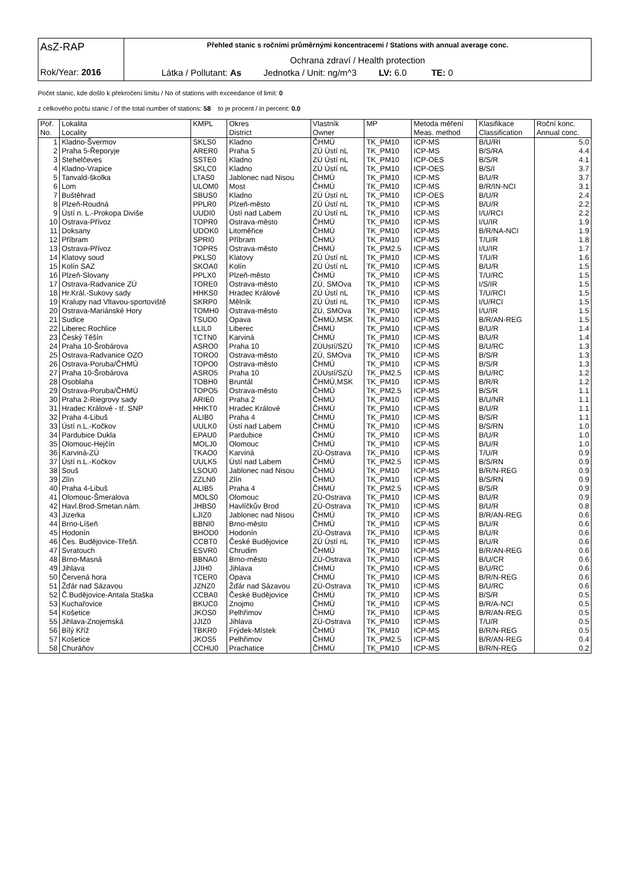| AsZ-RAP Rok/Year: 2016 | Přehled stanic s ročními průměrnými koncentracemi / Stations with annual average conc. Ochrana zdraví / Health protection Látka / Pollutant: As Jednotka / Unit: ng/m^3 LV: 6.0 TE: 0 |
Počet stanic, kde došlo k překročení limitu / No of stations with exceedance of limit: 0
z celkového počtu stanic / of the total number of stations: 58 to je procent / in percent: 0.0
| Poř. | Lokalita | KMPL | Okres | Vlastník | MP | Metoda měření | Klasifikace | Roční konc. |
| --- | --- | --- | --- | --- | --- | --- | --- | --- |
| No. | Locality | | District | Owner | | Meas. method | Classification | Annual conc. |
| 1 | Kladno-Švermov | SKLS0 | Kladno | ČHMÚ | TK_PM10 | ICP-MS | B/U/RI | 5.0 |
| 2 | Praha 5-Řeporyje | ARER0 | Praha 5 | ZÚ Ústí nL | TK_PM10 | ICP-MS | B/S/RA | 4.4 |
| 3 | Stehelčeves | SSTE0 | Kladno | ZÚ Ústí nL | TK_PM10 | ICP-OES | B/S/R | 4.1 |
| 4 | Kladno-Vrapice | SKLC0 | Kladno | ZÚ Ústí nL | TK_PM10 | ICP-OES | B/S/I | 3.7 |
| 5 | Tanvald-školka | LTAS0 | Jablonec nad Nisou | ČHMÚ | TK_PM10 | ICP-MS | B/U/R | 3.7 |
| 6 | Lom | ULOM0 | Most | ČHMÚ | TK_PM10 | ICP-MS | B/R/IN-NCI | 3.1 |
| 7 | Buštěhrad | SBUS0 | Kladno | ZÚ Ústí nL | TK_PM10 | ICP-OES | B/U/R | 2.4 |
| 8 | Plzeň-Roudná | PPLR0 | Plzeň-město | ZÚ Ústí nL | TK_PM10 | ICP-MS | B/U/R | 2.2 |
| 9 | Ústí n. L.-Prokopa Diviše | UUDI0 | Ústí nad Labem | ZÚ Ústí nL | TK_PM10 | ICP-MS | I/U/RCI | 2.2 |
| 10 | Ostrava-Přívoz | TOPR0 | Ostrava-město | ČHMÚ | TK_PM10 | ICP-MS | I/U/IR | 1.9 |
| 11 | Doksany | UDOK0 | Litoměřice | ČHMÚ | TK_PM10 | ICP-MS | B/R/NA-NCI | 1.9 |
| 12 | Příbram | SPRI0 | Příbram | ČHMÚ | TK_PM10 | ICP-MS | T/U/R | 1.8 |
| 13 | Ostrava-Přívoz | TOPR5 | Ostrava-město | ČHMÚ | TK_PM2.5 | ICP-MS | I/U/IR | 1.7 |
| 14 | Klatovy soud | PKLS0 | Klatovy | ZÚ Ústí nL | TK_PM10 | ICP-MS | T/U/R | 1.6 |
| 15 | Kolín SAZ | SKOA0 | Kolín | ZÚ Ústí nL | TK_PM10 | ICP-MS | B/U/R | 1.5 |
| 16 | Plzeň-Slovany | PPLX0 | Plzeň-město | ČHMÚ | TK_PM10 | ICP-MS | T/U/RC | 1.5 |
| 17 | Ostrava-Radvanice ZÚ | TORE0 | Ostrava-město | ZÚ, SMOva | TK_PM10 | ICP-MS | I/S/IR | 1.5 |
| 18 | Hr.Král.-Sukovy sady | HHKS0 | Hradec Králové | ZÚ Ústí nL | TK_PM10 | ICP-MS | T/U/RCI | 1.5 |
| 19 | Kralupy nad Vltavou-sportoviště | SKRP0 | Mělník | ZÚ Ústí nL | TK_PM10 | ICP-MS | I/U/RCI | 1.5 |
| 20 | Ostrava-Mariánské Hory | TOMH0 | Ostrava-město | ZÚ, SMOva | TK_PM10 | ICP-MS | I/U/IR | 1.5 |
| 21 | Sudice | TSUD0 | Opava | ČHMÚ,MSK | TK_PM10 | ICP-MS | B/R/AN-REG | 1.5 |
| 22 | Liberec Rochlice | LLIL0 | Liberec | ČHMÚ | TK_PM10 | ICP-MS | B/U/R | 1.4 |
| 23 | Český Těšín | TCTN0 | Karviná | ČHMÚ | TK_PM10 | ICP-MS | B/U/R | 1.4 |
| 24 | Praha 10-Šrobárova | ASRO0 | Praha 10 | ZÚUstí/SZÚ | TK_PM10 | ICP-MS | B/U/RC | 1.3 |
| 25 | Ostrava-Radvanice OZO | TORO0 | Ostrava-město | ZÚ, SMOva | TK_PM10 | ICP-MS | B/S/R | 1.3 |
| 26 | Ostrava-Poruba/ČHMÚ | TOPO0 | Ostrava-město | ČHMÚ | TK_PM10 | ICP-MS | B/S/R | 1.3 |
| 27 | Praha 10-Šrobárova | ASRO5 | Praha 10 | ZÚUstí/SZÚ | TK_PM2.5 | ICP-MS | B/U/RC | 1.2 |
| 28 | Osoblaha | TOBH0 | Bruntál | ČHMÚ,MSK | TK_PM10 | ICP-MS | B/R/R | 1.2 |
| 29 | Ostrava-Poruba/ČHMÚ | TOPO5 | Ostrava-město | ČHMÚ | TK_PM2.5 | ICP-MS | B/S/R | 1.1 |
| 30 | Praha 2-Riegrovy sady | ARIE0 | Praha 2 | ČHMÚ | TK_PM10 | ICP-MS | B/U/NR | 1.1 |
| 31 | Hradec Králové - tř. SNP | HHKT0 | Hradec Králové | ČHMÚ | TK_PM10 | ICP-MS | B/U/R | 1.1 |
| 32 | Praha 4-Libuš | ALIB0 | Praha 4 | ČHMÚ | TK_PM10 | ICP-MS | B/S/R | 1.1 |
| 33 | Ústí n.L.-Kočkov | UULK0 | Ústí nad Labem | ČHMÚ | TK_PM10 | ICP-MS | B/S/RN | 1.0 |
| 34 | Pardubice Dukla | EPAU0 | Pardubice | ČHMÚ | TK_PM10 | ICP-MS | B/U/R | 1.0 |
| 35 | Olomouc-Hejčín | MOLJ0 | Olomouc | ČHMÚ | TK_PM10 | ICP-MS | B/U/R | 1.0 |
| 36 | Karviná-ZÚ | TKAO0 | Karviná | ZÚ-Ostrava | TK_PM10 | ICP-MS | T/U/R | 0.9 |
| 37 | Ústí n.L.-Kočkov | UULK5 | Ústí nad Labem | ČHMÚ | TK_PM2.5 | ICP-MS | B/S/RN | 0.9 |
| 38 | Souš | LSOU0 | Jablonec nad Nisou | ČHMÚ | TK_PM10 | ICP-MS | B/R/N-REG | 0.9 |
| 39 | Zlín | ZZLN0 | Zlín | ČHMÚ | TK_PM10 | ICP-MS | B/S/RN | 0.9 |
| 40 | Praha 4-Libuš | ALIB5 | Praha 4 | ČHMÚ | TK_PM2.5 | ICP-MS | B/S/R | 0.9 |
| 41 | Olomouc-Šmeralova | MOLS0 | Olomouc | ZÚ-Ostrava | TK_PM10 | ICP-MS | B/U/R | 0.9 |
| 42 | Havl.Brod-Smetan.nám. | JHBS0 | Havlíčkův Brod | ZÚ-Ostrava | TK_PM10 | ICP-MS | B/U/R | 0.8 |
| 43 | Jizerka | LJIZ0 | Jablonec nad Nisou | ČHMÚ | TK_PM10 | ICP-MS | B/R/AN-REG | 0.6 |
| 44 | Brno-Líšeň | BBNI0 | Brno-město | ČHMÚ | TK_PM10 | ICP-MS | B/U/R | 0.6 |
| 45 | Hodonín | BHOD0 | Hodonín | ZÚ-Ostrava | TK_PM10 | ICP-MS | B/U/R | 0.6 |
| 46 | Čes. Budějovice-Třešň. | CCBT0 | České Budějovice | ZÚ Ústí nL | TK_PM10 | ICP-MS | B/U/R | 0.6 |
| 47 | Svratouch | ESVR0 | Chrudim | ČHMÚ | TK_PM10 | ICP-MS | B/R/AN-REG | 0.6 |
| 48 | Brno-Masná | BBNA0 | Brno-město | ZÚ-Ostrava | TK_PM10 | ICP-MS | B/U/CR | 0.6 |
| 49 | Jihlava | JJIH0 | Jihlava | ČHMÚ | TK_PM10 | ICP-MS | B/U/RC | 0.6 |
| 50 | Červená hora | TCER0 | Opava | ČHMÚ | TK_PM10 | ICP-MS | B/R/N-REG | 0.6 |
| 51 | Žďár nad Sázavou | JZNZ0 | Žďár nad Sázavou | ZÚ-Ostrava | TK_PM10 | ICP-MS | B/U/RC | 0.6 |
| 52 | Č.Budějovice-Antala Staška | CCBA0 | České Budějovice | ČHMÚ | TK_PM10 | ICP-MS | B/S/R | 0.5 |
| 53 | Kuchařovice | BKUC0 | Znojmo | ČHMÚ | TK_PM10 | ICP-MS | B/R/A-NCI | 0.5 |
| 54 | Košetice | JKOS0 | Pelhřimov | ČHMÚ | TK_PM10 | ICP-MS | B/R/AN-REG | 0.5 |
| 55 | Jihlava-Znojemská | JJIZ0 | Jihlava | ZÚ-Ostrava | TK_PM10 | ICP-MS | T/U/R | 0.5 |
| 56 | Bílý Kříž | TBKR0 | Frýdek-Místek | ČHMÚ | TK_PM10 | ICP-MS | B/R/N-REG | 0.5 |
| 57 | Košetice | JKOS5 | Pelhřimov | ČHMÚ | TK_PM2.5 | ICP-MS | B/R/AN-REG | 0.4 |
| 58 | Churáňov | CCHU0 | Prachatice | ČHMÚ | TK_PM10 | ICP-MS | B/R/N-REG | 0.2 |